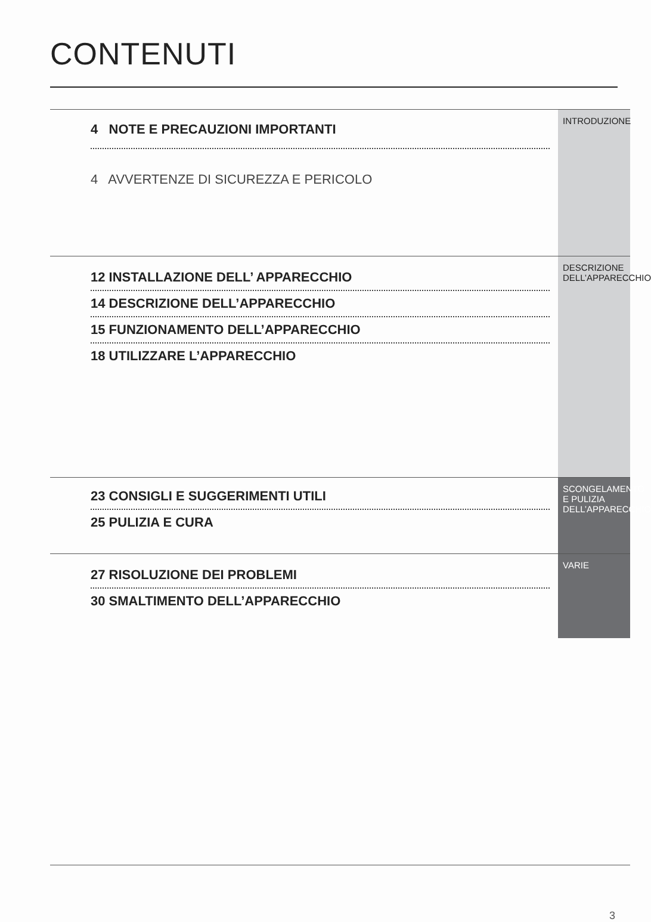CONTENUTI
INTRODUZIONE
4 NOTE E PRECAUZIONI IMPORTANTI
4 AVVERTENZE DI SICUREZZA E PERICOLO
DESCRIZIONE DELL’APPARECCHIO
12 INSTALLAZIONE DELL’ APPARECCHIO
14 DESCRIZIONE DELL’APPARECCHIO
15 FUNZIONAMENTO DELL’APPARECCHIO
18 UTILIZZARE L’APPARECCHIO
SCONGELAMENTO E PULIZIA DELL’APPARECCHIO
23 CONSIGLI E SUGGERIMENTI UTILI
25 PULIZIA E CURA
VARIE
27 RISOLUZIONE DEI PROBLEMI
30 SMALTIMENTO DELL’APPARECCHIO
3